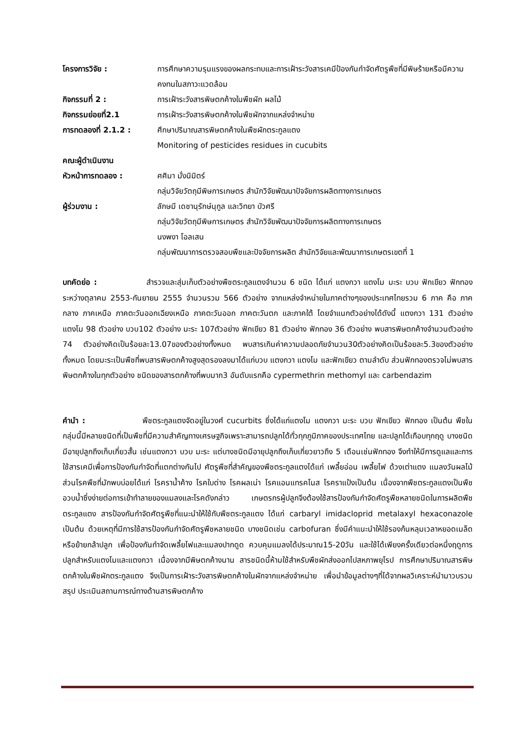โครงการวิจัย : การศึกษาความรุนแรงของผลกระทบและการเฝ้าระวังสารเคมีป้องกันกำจัดศัตรูพืชที่มีพิษร้ายหรือมีความคงทนในสภาวะแวดล้อม
กิจกรรมที่ 2 : การเฝ้าระวังสารพิษตกค้างในพืชผัก ผลไม้
กิจกรรมย่อยที่2.1 การเฝ้าระวังสารพิษตกค้างในพืชผักจากแหล่งจำหน่าย
การทดลองที่ 2.1.2 : ศึกษาปริมาณสารพิษตกค้างในพืชผักตระกูลแตง
Monitoring of pesticides residues in cucubits
คณะผู้ดำเนินงาน
หัวหน้าการทดลอง : ศศิมา มั่งนิมิตร์
กลุ่มวิจัยวัตถุมีพิษการเกษตร สำนักวิจัยพัฒนาปัจจัยการผลิตทางการเกษตร
ผู้ร่วมงาน : ลักษมี เดชานุรักษ์นุกูล และวิทยา บัวศรี
กลุ่มวิจัยวัตถุมีพิษการเกษตร สำนักวิจัยพัฒนาปัจจัยการผลิตทางการเกษตร
นงพงา โอลเสน
กลุ่มพัฒนาการตรวจสอบพืชและปัจจัยการผลิต สำนักวิจัยและพัฒนาการเกษตรเขตที่ 1
บทคัดย่อ :       สำรวจและสุ่มเก็บตัวอย่างพืชตระกูลแตงจำนวน 6 ชนิด ได้แก่ แตงกวา แตงโม มะระ บวบ ฟักเขียว ฟักทอง ระหว่างตุลาคม 2553-กันยายน 2555 จำนวนรวม 566 ตัวอย่าง จากแหล่งจำหน่ายในภาคต่างๆของประเทศไทยรวม 6 ภาค คือ ภาคกลาง ภาคเหนือ ภาคตะวันออกเฉียงเหนือ ภาคตะวันออก ภาคตะวันตก และภาคใต้ โดยจำแนกตัวอย่างได้ดังนี้ แตงกวา 131 ตัวอย่าง แตงโม 98 ตัวอย่าง บวบ102 ตัวอย่าง มะระ 107ตัวอย่าง ฟักเขียว 81 ตัวอย่าง ฟักทอง 36 ตัวอย่าง พบสารพิษตกค้างจำนวนตัวอย่าง 74 ตัวอย่างคิดเป็นร้อยละ13.07ของตัวอย่างทั้งหมด พบสารเกินค่าความปลอดภัยจำนวน30ตัวอย่างคิดเป็นร้อยละ5.3ของตัวอย่างทั้งหมด โดยมะระเป็นพืชที่พบสารพิษตกค้างสูงสุดรองลงมาได้แก่บวบ แตงกวา แตงโม และฟักเขียว ตามลำดับ ส่วนฟักทองตรวจไม่พบสารพิษตกค้างในทุกตัวอย่าง ชนิดของสารตกค้างที่พบมาก3 อันดับแรกคือ cypermethrin methomyl และ carbendazim
คำนำ :        พืชตระกูลแตงจัดอยู่ในวงศ์ cucurbits ซึ่งได้แก่แตงโม แตงกวา มะระ บวบ ฟักเขียว ฟักทอง เป็นต้น พืชในกลุ่มนี้มีหลายชนิดที่เป็นพืชที่มีความสำคัญทางเศรษฐกิจเพราะสามารถปลูกได้ทั่วทุกภูมิภาคของประเทศไทย และปลูกได้เกือบทุกฤดู บางชนิดมีอายุปลูกถึงเก็บเกี่ยวสั้น เช่นแตงกวา บวบ มะระ แต่บางชนิดมีอายุปลูกถึงเก็บเกี่ยวยาวถึง 5 เดือนเช่นฟักทอง จึงทำให้มีการดูแลและการใช้สารเคมีเพื่อการป้องกันกำจัดที่แตกต่างกันไป ศัตรูพืชที่สำคัญของพืชตระกูลแตงได้แก่ เพลี้ยอ่อน เพลี้ยไฟ ด้วงเต่าแตง แมลงวันผลไม้ ส่วนโรคพืชที่มักพบบ่อยได้แก่ โรคราน้ำค้าง โรคใบด่าง โรคผลเน่า โรคแอนแทรคโนส โรคราแป้งเป็นต้น เนื่องจากพืชตระกูลแตงเป็นพืชอวบน้ำซึ่งง่ายต่อการเข้าทำลายของแมลงและโรคดังกล่าว เกษตรกรผู้ปลูกจึงต้องใช้สารป้องกันกำจัดศัตรูพืชหลายชนิดในการผลิตพืชตระกูลแตง สารป้องกันกำจัดศัตรูพืชที่แนะนำให้ใช้กับพืชตระกูลแตง ได้แก่ carbaryl imidacloprid metalaxyl hexaconazole เป็นต้น ด้วยเหตุที่มีการใช้สารป้องกันกำจัดศัตรูพืชหลายชนิด บางชนิดเช่น carbofuran ซึ่งมีคำแนะนำให้ใช้รองก้นหลุมเวลาหยอดเมล็ดหรือย้ายกล้าปลูก เพื่อป้องกันกำจัดเพลี้ยไฟและแมลงปากดูด ควบคุมแมลงได้ประมาณ15-20วัน และใช้ได้เพียงครั้งเดียวต่อหนึ่งฤดูการปลูกสำหรับแตงโมและแตงกวา เนื่องจากมีพิษตกค้างนาน สารชนิดนี้ห้ามใช้สำหรับพืชผักส่งออกไปสหภาพยุโรป การศึกษาปริมาณสารพิษตกค้างในพืชผักตระกูลแตง จึงเป็นการเฝ้าระวังสารพิษตกค้างในผักจากแหล่งจำหน่าย เพื่อนำข้อมูลต่างๆที่ได้จากผลวิเคราะห์นำมาวบรวมสรุป ประเมินสถานการณ์ทางด้านสารพิษตกค้าง